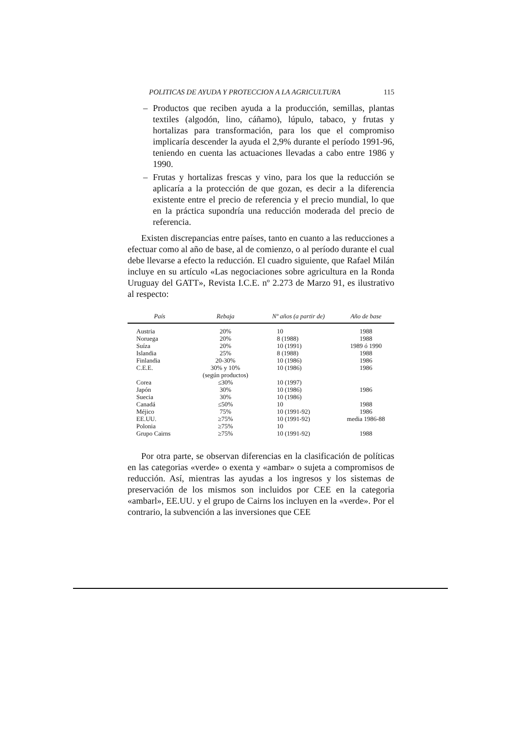POLITICAS DE AYUDA Y PROTECCION A LA AGRICULTURA 115
– Productos que reciben ayuda a la producción, semillas, plantas textiles (algodón, lino, cáñamo), lúpulo, tabaco, y frutas y hortalizas para transformación, para los que el compromiso implicaría descender la ayuda el 2,9% durante el período 1991-96, teniendo en cuenta las actuaciones llevadas a cabo entre 1986 y 1990.
– Frutas y hortalizas frescas y vino, para los que la reducción se aplicaría a la protección de que gozan, es decir a la diferencia existente entre el precio de referencia y el precio mundial, lo que en la práctica supondría una reducción moderada del precio de referencia.
Existen discrepancias entre países, tanto en cuanto a las reducciones a efectuar como al año de base, al de comienzo, o al período durante el cual debe llevarse a efecto la reducción. El cuadro siguiente, que Rafael Milán incluye en su artículo «Las negociaciones sobre agricultura en la Ronda Uruguay del GATT», Revista I.C.E. nº 2.273 de Marzo 91, es ilustrativo al respecto:
| País | Rebaja | Nº años (a partir de) | Año de base |
| --- | --- | --- | --- |
| Austria | 20% | 10 | 1988 |
| Noruega | 20% | 8 (1988) | 1988 |
| Suíza | 20% | 10 (1991) | 1989 ó 1990 |
| Islandia | 25% | 8 (1988) | 1988 |
| Finlandia | 20-30% | 10 (1986) | 1986 |
| C.E.E. | 30% y 10% (según productos) | 10 (1986) | 1986 |
| Corea | ≤30% | 10 (1997) | |
| Japón | 30% | 10 (1986) | 1986 |
| Suecia | 30% | 10 (1986) | |
| Canadá | ≤50% | 10 | 1988 |
| Méjico | 75% | 10 (1991-92) | 1986 |
| EE.UU. | ≥75% | 10 (1991-92) | media 1986-88 |
| Polonia | ≥75% | 10 | |
| Grupo Cairns | ≥75% | 10 (1991-92) | 1988 |
Por otra parte, se observan diferencias en la clasificación de políticas en las categorias «verde» o exenta y «ambar» o sujeta a compromisos de reducción. Así, mientras las ayudas a los ingresos y los sistemas de preservación de los mismos son incluidos por CEE en la categoria «ambarl», EE.UU. y el grupo de Cairns los incluyen en la «verde». Por el contrario, la subvención a las inversiones que CEE